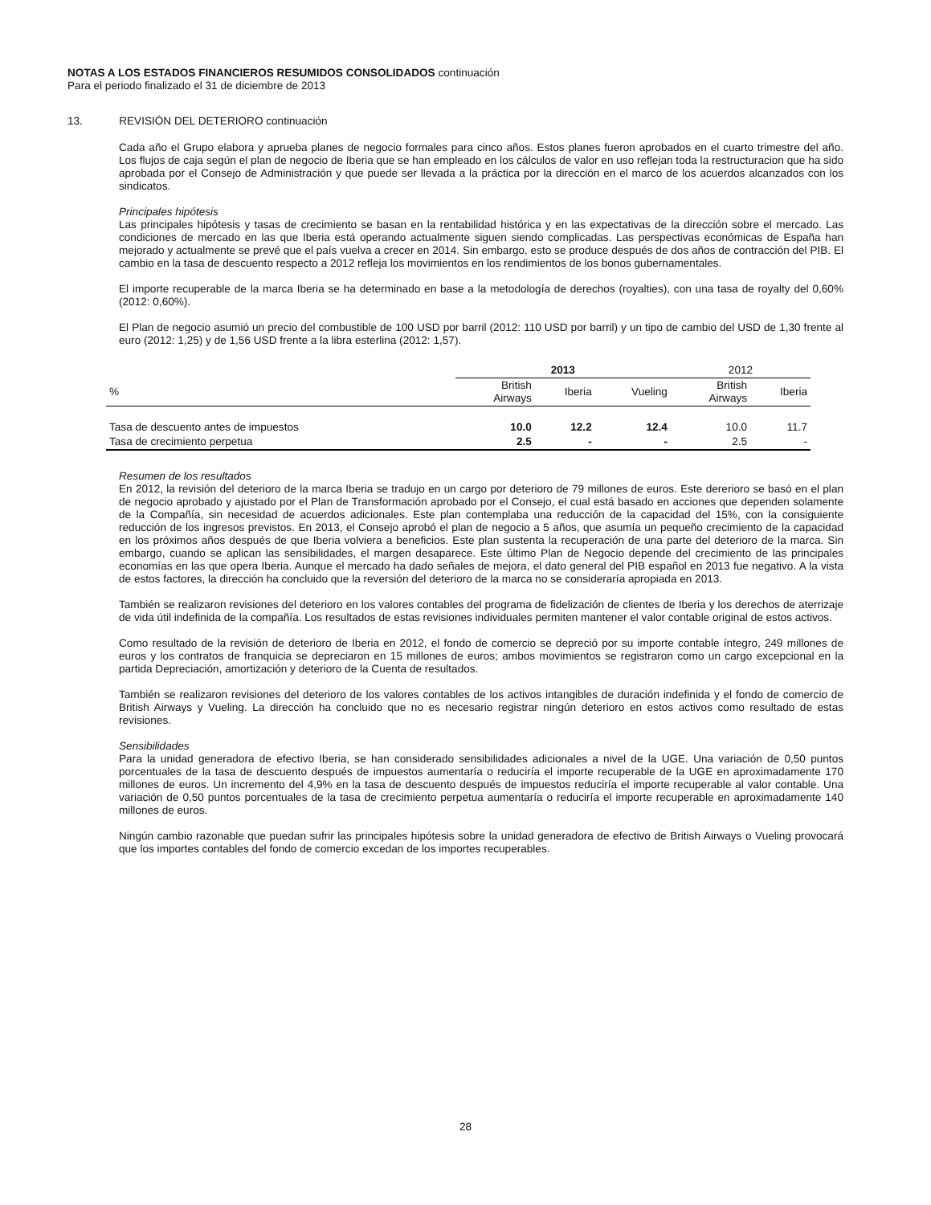NOTAS A LOS ESTADOS FINANCIEROS RESUMIDOS CONSOLIDADOS continuación
Para el periodo finalizado el 31 de diciembre de 2013
13. REVISIÓN DEL DETERIORO continuación
Cada año el Grupo elabora y aprueba planes de negocio formales para cinco años. Estos planes fueron aprobados en el cuarto trimestre del año. Los flujos de caja según el plan de negocio de Iberia que se han empleado en los cálculos de valor en uso reflejan toda la restructuracion que ha sido aprobada por el Consejo de Administración y que puede ser llevada a la práctica por la dirección en el marco de los acuerdos alcanzados con los sindicatos.
Principales hipótesis
Las principales hipótesis y tasas de crecimiento se basan en la rentabilidad histórica y en las expectativas de la dirección sobre el mercado. Las condiciones de mercado en las que Iberia está operando actualmente siguen siendo complicadas. Las perspectivas económicas de España han mejorado y actualmente se prevé que el país vuelva a crecer en 2014. Sin embargo, esto se produce después de dos años de contracción del PIB. El cambio en la tasa de descuento respecto a 2012 refleja los movimientos en los rendimientos de los bonos gubernamentales.
El importe recuperable de la marca Iberia se ha determinado en base a la metodología de derechos (royalties), con una tasa de royalty del 0,60% (2012: 0,60%).
El Plan de negocio asumió un precio del combustible de 100 USD por barril (2012: 110 USD por barril) y un tipo de cambio del USD de 1,30 frente al euro (2012: 1,25) y de 1,56 USD frente a la libra esterlina (2012: 1,57).
| | 2013 | | | 2012 | |
| --- | --- | --- | --- | --- | --- |
| % | British Airways | Iberia | Vueling | British Airways | Iberia |
| Tasa de descuento antes de impuestos | 10.0 | 12.2 | 12.4 | 10.0 | 11.7 |
| Tasa de crecimiento perpetua | 2.5 | - | - | 2.5 | - |
Resumen de los resultados
En 2012, la revisión del deterioro de la marca Iberia se tradujo en un cargo por deterioro de 79 millones de euros. Este dererioro se basó en el plan de negocio aprobado y ajustado por el Plan de Transformación aprobado por el Consejo, el cual está basado en acciones que dependen solamente de la Compañía, sin necesidad de acuerdos adicionales. Este plan contemplaba una reducción de la capacidad del 15%, con la consiguiente reducción de los ingresos previstos. En 2013, el Consejo aprobó el plan de negocio a 5 años, que asumía un pequeño crecimiento de la capacidad en los próximos años después de que Iberia volviera a beneficios. Este plan sustenta la recuperación de una parte del deterioro de la marca. Sin embargo, cuando se aplican las sensibilidades, el margen desaparece. Este último Plan de Negocio depende del crecimiento de las principales economías en las que opera Iberia. Aunque el mercado ha dado señales de mejora, el dato general del PIB español en 2013 fue negativo. A la vista de estos factores, la dirección ha concluido que la reversión del deterioro de la marca no se consideraría apropiada en 2013.
También se realizaron revisiones del deterioro en los valores contables del programa de fidelización de clientes de Iberia y los derechos de aterrizaje de vida útil indefinida de la compañía. Los resultados de estas revisiones individuales permiten mantener el valor contable original de estos activos.
Como resultado de la revisión de deterioro de Iberia en 2012, el fondo de comercio se depreció por su importe contable íntegro, 249 millones de euros y los contratos de franquicia se depreciaron en 15 millones de euros; ambos movimientos se registraron como un cargo excepcional en la partida Depreciación, amortización y deterioro de la Cuenta de resultados.
También se realizaron revisiones del deterioro de los valores contables de los activos intangibles de duración indefinida y el fondo de comercio de British Airways y Vueling. La dirección ha concluido que no es necesario registrar ningún deterioro en estos activos como resultado de estas revisiones.
Sensibilidades
Para la unidad generadora de efectivo Iberia, se han considerado sensibilidades adicionales a nivel de la UGE. Una variación de 0,50 puntos porcentuales de la tasa de descuento después de impuestos aumentaría o reduciría el importe recuperable de la UGE en aproximadamente 170 millones de euros. Un incremento del 4,9% en la tasa de descuento después de impuestos reduciría el importe recuperable al valor contable. Una variación de 0,50 puntos porcentuales de la tasa de crecimiento perpetua aumentaría o reduciría el importe recuperable en aproximadamente 140 millones de euros.
Ningún cambio razonable que puedan sufrir las principales hipótesis sobre la unidad generadora de efectivo de British Airways o Vueling provocará que los importes contables del fondo de comercio excedan de los importes recuperables.
28